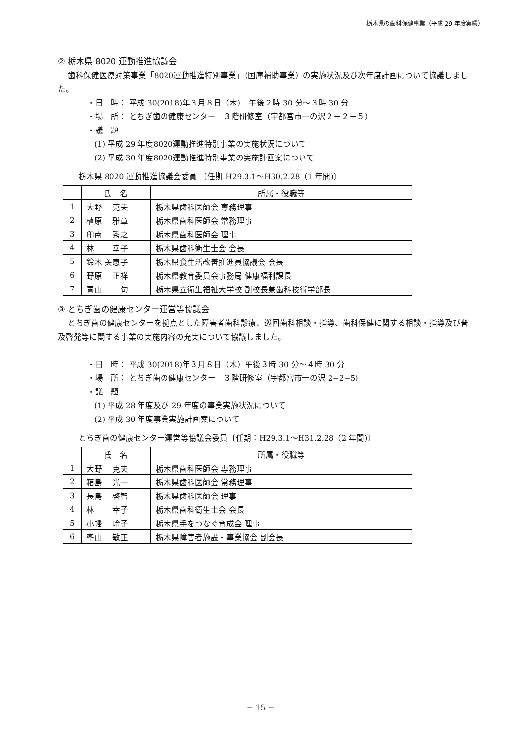栃木県の歯科保健事業（平成 29 年度実績）
② 栃木県 8020 運動推進協議会
歯科保健医療対策事業「8020運動推進特別事業」（国庫補助事業）の実施状況及び次年度計画について協議しました。
・日　時： 平成 30(2018)年３月８日（木）　午後２時 30 分～３時 30 分
・場　所： とちぎ歯の健康センター　３階研修室（宇都宮市一の沢２－２－５）
・議　題
(1) 平成 29 年度8020運動推進特別事業の実施状況について
(2) 平成 30 年度8020運動推進特別事業の実施計画案について
栃木県 8020 運動推進協議会委員 〔任期 H29.3.1～H30.2.28（1 年間)〕
| | 氏 名 | 所属・役職等 |
| --- | --- | --- |
| 1 | 大野 克夫 | 栃木県歯科医師会 専務理事 |
| 2 | 植原 雅章 | 栃木県歯科医師会 常務理事 |
| 3 | 印南 秀之 | 栃木県歯科医師会 理事 |
| 4 | 林 幸子 | 栃木県歯科衛生士会 会長 |
| 5 | 鈴木 美恵子 | 栃木県食生活改善推進員協議会 会長 |
| 6 | 野原 正祥 | 栃木県教育委員会事務局 健康福利課長 |
| 7 | 青山 旬 | 栃木県立衛生福祉大学校 副校長兼歯科技術学部長 |
③ とちぎ歯の健康センター運営等協議会
とちぎ歯の健康センターを拠点とした障害者歯科診療、巡回歯科相談・指導、歯科保健に関する相談・指導及び普及啓発等に関する事業の実施内容の充実について協議しました。
・日　時： 平成 30(2018)年３月８日（木）午後３時 30 分～４時 30 分
・場　所： とちぎ歯の健康センター　３階研修室（宇都宮市一の沢 2−2−5)
・議　題
(1) 平成 28 年度及び 29 年度の事業実施状況について
(2) 平成 30 年度事業実施計画案について
とちぎ歯の健康センター運営等協議会委員〔任期：H29.3.1～H31.2.28（2 年間)〕
| | 氏 名 | 所属・役職等 |
| --- | --- | --- |
| 1 | 大野 克夫 | 栃木県歯科医師会 専務理事 |
| 2 | 箱島 光一 | 栃木県歯科医師会 常務理事 |
| 3 | 長島 啓智 | 栃木県歯科医師会 理事 |
| 4 | 林 幸子 | 栃木県歯科衛生士会 会長 |
| 5 | 小幡 玲子 | 栃木県手をつなぐ育成会 理事 |
| 6 | 峯山 敏正 | 栃木県障害者施設・事業協会 副会長 |
− 15 −